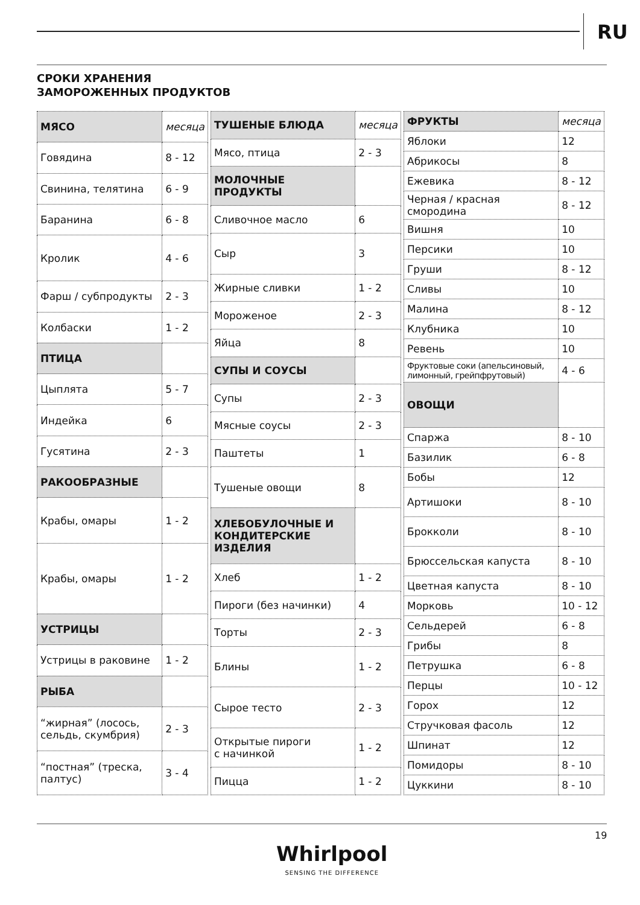RU
СРОКИ ХРАНЕНИЯ
ЗАМОРОЖЕННЫХ ПРОДУКТОВ
| МЯСО | месяца |
| Говядина | 8 - 12 |
| Свинина, телятина | 6 - 9 |
| Баранина | 6 - 8 |
| Кролик | 4 - 6 |
| Фарш / субпродукты | 2 - 3 |
| Колбаски | 1 - 2 |
| ПТИЦА | |
| Цыплята | 5 - 7 |
| Индейка | 6 |
| Гусятина | 2 - 3 |
| РАКООБРАЗНЫЕ | |
| Крабы, омары | 1 - 2 |
| Крабы, омары | 1 - 2 |
| УСТРИЦЫ | |
| Устрицы в раковине | 1 - 2 |
| РЫБА | |
| “жирная” (лосось, сельдь, скумбрия) | 2 - 3 |
| “постная” (треска, палтус) | 3 - 4 |
| ТУШЕНЫЕ БЛЮДА | месяца |
| Мясо, птица | 2 - 3 |
| МОЛОЧНЫЕ ПРОДУКТЫ | |
| Сливочное масло | 6 |
| Сыр | 3 |
| Жирные сливки | 1 - 2 |
| Мороженое | 2 - 3 |
| Яйца | 8 |
| СУПЫ И СОУСЫ | |
| Супы | 2 - 3 |
| Мясные соусы | 2 - 3 |
| Паштеты | 1 |
| Тушеные овощи | 8 |
| ХЛЕБОБУЛОЧНЫЕ И КОНДИТЕРСКИЕ ИЗДЕЛИЯ | |
| Хлеб | 1 - 2 |
| Пироги (без начинки) | 4 |
| Торты | 2 - 3 |
| Блины | 1 - 2 |
| Сырое тесто | 2 - 3 |
| Открытые пироги с начинкой | 1 - 2 |
| Пицца | 1 - 2 |
| ФРУКТЫ | месяца |
| Яблоки | 12 |
| Абрикосы | 8 |
| Ежевика | 8 - 12 |
| Черная / красная смородина | 8 - 12 |
| Вишня | 10 |
| Персики | 10 |
| Груши | 8 - 12 |
| Сливы | 10 |
| Малина | 8 - 12 |
| Клубника | 10 |
| Ревень | 10 |
| Фруктовые соки (апельсиновый, лимонный, грейпфрутовый) | 4 - 6 |
| ОВОЩИ | |
| Спаржа | 8 - 10 |
| Базилик | 6 - 8 |
| Бобы | 12 |
| Артишоки | 8 - 10 |
| Брокколи | 8 - 10 |
| Брюссельская капуста | 8 - 10 |
| Цветная капуста | 8 - 10 |
| Морковь | 10 - 12 |
| Сельдерей | 6 - 8 |
| Грибы | 8 |
| Петрушка | 6 - 8 |
| Перцы | 10 - 12 |
| Горох | 12 |
| Стручковая фасоль | 12 |
| Шпинат | 12 |
| Помидоры | 8 - 10 |
| Цуккини | 8 - 10 |
19
Whirlpool
SENSING THE DIFFERENCE